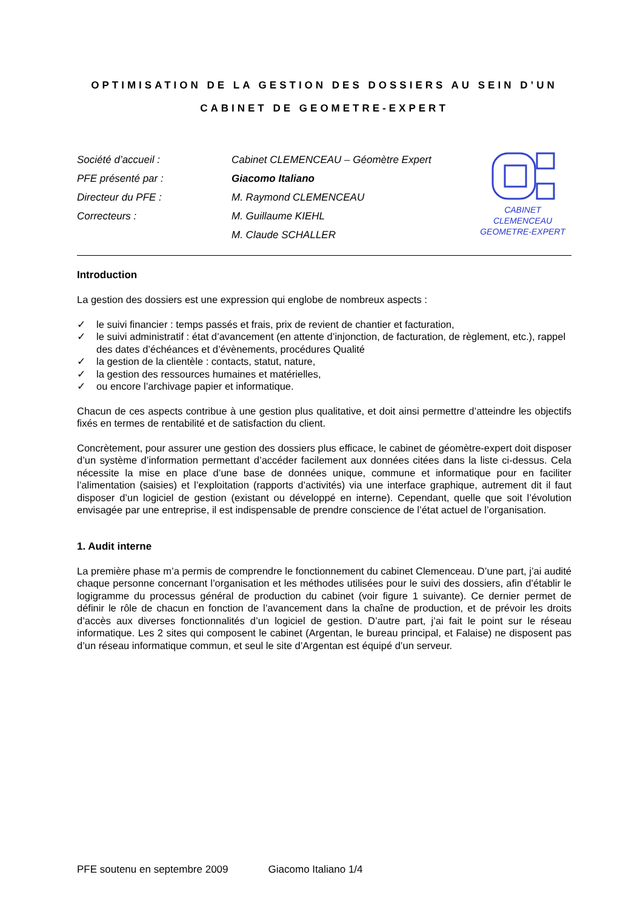OPTIMISATION DE LA GESTION DES DOSSIERS AU SEIN D’UN
CABINET DE GEOMETRE-EXPERT
Société d’accueil :
PFE présenté par :
Directeur du PFE :
Correcteurs :
Cabinet CLEMENCEAU – Géomètre Expert
Giacomo Italiano
M. Raymond CLEMENCEAU
M. Guillaume KIEHL
M. Claude SCHALLER
CABINET CLEMENCEAU
GEOMETRE-EXPERT
Introduction
La gestion des dossiers est une expression qui englobe de nombreux aspects :
✓ le suivi financier : temps passés et frais, prix de revient de chantier et facturation,
✓ le suivi administratif : état d’avancement (en attente d’injonction, de facturation, de règlement, etc.), rappel des dates d’échéances et d’évènements, procédures Qualité
✓ la gestion de la clientèle : contacts, statut, nature,
✓ la gestion des ressources humaines et matérielles,
✓ ou encore l’archivage papier et informatique.
Chacun de ces aspects contribue à une gestion plus qualitative, et doit ainsi permettre d’atteindre les objectifs fixés en termes de rentabilité et de satisfaction du client.
Concrètement, pour assurer une gestion des dossiers plus efficace, le cabinet de géomètre-expert doit disposer d’un système d’information permettant d’accéder facilement aux données citées dans la liste ci-dessus. Cela nécessite la mise en place d’une base de données unique, commune et informatique pour en faciliter l’alimentation (saisies) et l’exploitation (rapports d’activités) via une interface graphique, autrement dit il faut disposer d’un logiciel de gestion (existant ou développé en interne). Cependant, quelle que soit l’évolution envisagée par une entreprise, il est indispensable de prendre conscience de l’état actuel de l’organisation.
1. Audit interne
La première phase m’a permis de comprendre le fonctionnement du cabinet Clemenceau. D’une part, j’ai audité chaque personne concernant l’organisation et les méthodes utilisées pour le suivi des dossiers, afin d’établir le logigramme du processus général de production du cabinet (voir figure 1 suivante). Ce dernier permet de définir le rôle de chacun en fonction de l’avancement dans la chaîne de production, et de prévoir les droits d’accès aux diverses fonctionnalités d’un logiciel de gestion. D’autre part, j’ai fait le point sur le réseau informatique. Les 2 sites qui composent le cabinet (Argentan, le bureau principal, et Falaise) ne disposent pas d’un réseau informatique commun, et seul le site d’Argentan est équipé d’un serveur.
PFE soutenu en septembre 2009 Giacomo Italiano 1/4